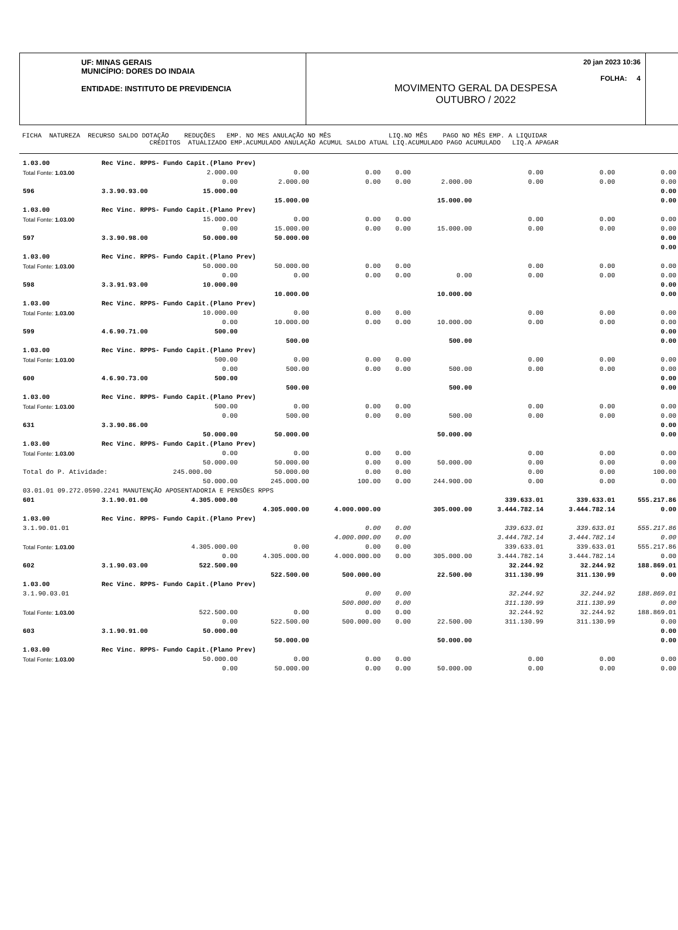UF: MINAS GERAIS
MUNICÍPIO: DORES DO INDAIA
ENTIDADE: INSTITUTO DE PREVIDENCIA
MOVIMENTO GERAL DA DESPESA
OUTUBRO / 2022
20 jan 2023 10:36
FOLHA: 4
FICHA NATUREZA RECURSO SALDO DOTAÇÃO REDUÇÕES EMP. NO MES ANULAÇÃO NO MÊS LIQ.NO MÊS PAGO NO MÊS EMP. A LIQUIDAR CRÉDITOS ATUALIZADO EMP.ACUMULADO ANULAÇÃO ACUMUL SALDO ATUAL LIQ.ACUMULADO PAGO ACUMULADO LIQ.A APAGAR
| 1.03.00 | Rec Vinc. RPPS- Fundo Capit.(Plano Prev) | | | | | | | | |
| Total Fonte: 1.03.00 | | 2.000.00 | 0.00 | 0.00 | 0.00 | | 0.00 | 0.00 | 0.00 |
| | | 0.00 | 2.000.00 | 0.00 | 0.00 | 2.000.00 | 0.00 | 0.00 | 0.00 |
| 596 | 3.3.90.93.00 | 15.000.00 | | | | | | | 0.00 |
| | | | 15.000.00 | | | 15.000.00 | | | 0.00 |
| 1.03.00 | Rec Vinc. RPPS- Fundo Capit.(Plano Prev) | | | | | | | | |
| Total Fonte: 1.03.00 | | 15.000.00 | 0.00 | 0.00 | 0.00 | | 0.00 | 0.00 | 0.00 |
| | | 0.00 | 15.000.00 | 0.00 | 0.00 | 15.000.00 | 0.00 | 0.00 | 0.00 |
| 597 | 3.3.90.98.00 | 50.000.00 | 50.000.00 | | | | | | 0.00 |
| | | | | | | | | | 0.00 |
| 1.03.00 | Rec Vinc. RPPS- Fundo Capit.(Plano Prev) | | | | | | | | |
| Total Fonte: 1.03.00 | | 50.000.00 | 50.000.00 | 0.00 | 0.00 | | 0.00 | 0.00 | 0.00 |
| | | 0.00 | 0.00 | 0.00 | 0.00 | 0.00 | 0.00 | 0.00 | 0.00 |
| 598 | 3.3.91.93.00 | 10.000.00 | | | | | | | 0.00 |
| | | | 10.000.00 | | | 10.000.00 | | | 0.00 |
| 1.03.00 | Rec Vinc. RPPS- Fundo Capit.(Plano Prev) | | | | | | | | |
| Total Fonte: 1.03.00 | | 10.000.00 | 0.00 | 0.00 | 0.00 | | 0.00 | 0.00 | 0.00 |
| | | 0.00 | 10.000.00 | 0.00 | 0.00 | 10.000.00 | 0.00 | 0.00 | 0.00 |
| 599 | 4.6.90.71.00 | 500.00 | | | | | | | 0.00 |
| | | | 500.00 | | | 500.00 | | | 0.00 |
| 1.03.00 | Rec Vinc. RPPS- Fundo Capit.(Plano Prev) | | | | | | | | |
| Total Fonte: 1.03.00 | | 500.00 | 0.00 | 0.00 | 0.00 | | 0.00 | 0.00 | 0.00 |
| | | 0.00 | 500.00 | 0.00 | 0.00 | 500.00 | 0.00 | 0.00 | 0.00 |
| 600 | 4.6.90.73.00 | 500.00 | | | | | | | 0.00 |
| | | | 500.00 | | | 500.00 | | | 0.00 |
| 1.03.00 | Rec Vinc. RPPS- Fundo Capit.(Plano Prev) | | | | | | | | |
| Total Fonte: 1.03.00 | | 500.00 | 0.00 | 0.00 | 0.00 | | 0.00 | 0.00 | 0.00 |
| | | 0.00 | 500.00 | 0.00 | 0.00 | 500.00 | 0.00 | 0.00 | 0.00 |
| 631 | 3.3.90.86.00 | | | | | | | | 0.00 |
| | | 50.000.00 | 50.000.00 | | | 50.000.00 | | | 0.00 |
| 1.03.00 | Rec Vinc. RPPS- Fundo Capit.(Plano Prev) | | | | | | | | |
| Total Fonte: 1.03.00 | | 0.00 | 0.00 | 0.00 | 0.00 | | 0.00 | 0.00 | 0.00 |
| | | 50.000.00 | 50.000.00 | 0.00 | 0.00 | 50.000.00 | 0.00 | 0.00 | 0.00 |
| Total do P. Atividade: | | 245.000.00 | 50.000.00 | 0.00 | 0.00 | | 0.00 | 0.00 | 100.00 |
| | | 50.000.00 | 245.000.00 | 100.00 | 0.00 | 244.900.00 | 0.00 | 0.00 | 0.00 |
| 03.01.01 09.272.0590.2241 MANUTENÇÃO APOSENTADORIA E PENSÕES RPPS | | | | | | | | | |
| 601 | 3.1.90.01.00 | 4.305.000.00 | | | | | 339.633.01 | 339.633.01 | 555.217.86 |
| | | | 4.305.000.00 | 4.000.000.00 | | 305.000.00 | 3.444.782.14 | 3.444.782.14 | 0.00 |
| 1.03.00 | Rec Vinc. RPPS- Fundo Capit.(Plano Prev) | | | | | | | | |
| 3.1.90.01.01 | | | | 0.00 | 0.00 | | 339.633.01 | 339.633.01 | 555.217.86 |
| | | | | 4.000.000.00 | 0.00 | | 3.444.782.14 | 3.444.782.14 | 0.00 |
| Total Fonte: 1.03.00 | | 4.305.000.00 | 0.00 | 0.00 | 0.00 | | 339.633.01 | 339.633.01 | 555.217.86 |
| | | 0.00 | 4.305.000.00 | 4.000.000.00 | 0.00 | 305.000.00 | 3.444.782.14 | 3.444.782.14 | 0.00 |
| 602 | 3.1.90.03.00 | 522.500.00 | | | | | 32.244.92 | 32.244.92 | 188.869.01 |
| | | | 522.500.00 | 500.000.00 | | 22.500.00 | 311.130.99 | 311.130.99 | 0.00 |
| 1.03.00 | Rec Vinc. RPPS- Fundo Capit.(Plano Prev) | | | | | | | | |
| 3.1.90.03.01 | | | | 0.00 | 0.00 | | 32.244.92 | 32.244.92 | 188.869.01 |
| | | | | 500.000.00 | 0.00 | | 311.130.99 | 311.130.99 | 0.00 |
| Total Fonte: 1.03.00 | | 522.500.00 | 0.00 | 0.00 | 0.00 | | 32.244.92 | 32.244.92 | 188.869.01 |
| | | 0.00 | 522.500.00 | 500.000.00 | 0.00 | 22.500.00 | 311.130.99 | 311.130.99 | 0.00 |
| 603 | 3.1.90.91.00 | 50.000.00 | | | | | | | 0.00 |
| | | | 50.000.00 | | | 50.000.00 | | | 0.00 |
| 1.03.00 | Rec Vinc. RPPS- Fundo Capit.(Plano Prev) | | | | | | | | |
| Total Fonte: 1.03.00 | | 50.000.00 | 0.00 | 0.00 | 0.00 | | 0.00 | 0.00 | 0.00 |
| | | 0.00 | 50.000.00 | 0.00 | 0.00 | 50.000.00 | 0.00 | 0.00 | 0.00 |